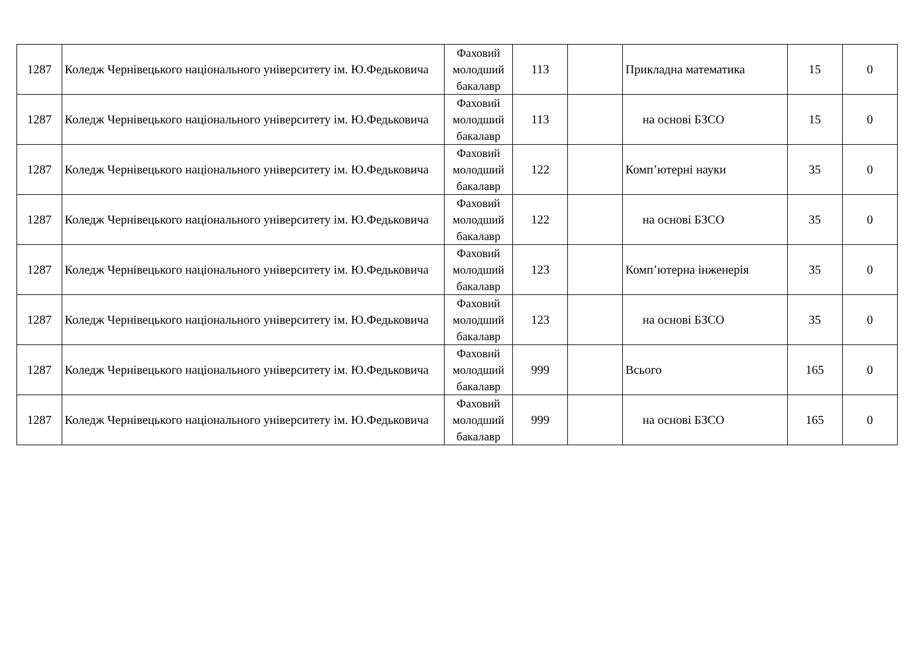| 1287 | Коледж Чернівецького національного університету ім. Ю.Федьковича | Фаховий молодший бакалавр | 113 | | Прикладна математика | 15 | 0 |
| 1287 | Коледж Чернівецького національного університету ім. Ю.Федьковича | Фаховий молодший бакалавр | 113 | | на основі БЗСО | 15 | 0 |
| 1287 | Коледж Чернівецького національного університету ім. Ю.Федьковича | Фаховий молодший бакалавр | 122 | | Комп’ютерні науки | 35 | 0 |
| 1287 | Коледж Чернівецького національного університету ім. Ю.Федьковича | Фаховий молодший бакалавр | 122 | | на основі БЗСО | 35 | 0 |
| 1287 | Коледж Чернівецького національного університету ім. Ю.Федьковича | Фаховий молодший бакалавр | 123 | | Комп’ютерна інженерія | 35 | 0 |
| 1287 | Коледж Чернівецького національного університету ім. Ю.Федьковича | Фаховий молодший бакалавр | 123 | | на основі БЗСО | 35 | 0 |
| 1287 | Коледж Чернівецького національного університету ім. Ю.Федьковича | Фаховий молодший бакалавр | 999 | | Всього | 165 | 0 |
| 1287 | Коледж Чернівецького національного університету ім. Ю.Федьковича | Фаховий молодший бакалавр | 999 | | на основі БЗСО | 165 | 0 |